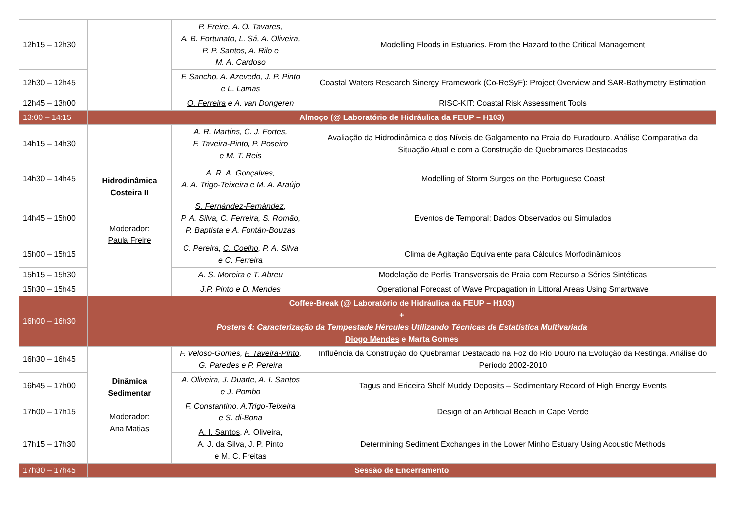| 12h15 – 12h30 | | P. Freire , A. O. Tavares, A. B. Fortunato, L. Sá, A. Oliveira, P. P. Santos, A. Rilo e M. A. Cardoso | Modelling Floods in Estuaries. From the Hazard to the Critical Management |
| 12h30 – 12h45 | | F. Sancho , A. Azevedo, J. P. Pinto e L. Lamas | Coastal Waters Research Sinergy Framework (Co-ReSyF): Project Overview and SAR-Bathymetry Estimation |
| 12h45 – 13h00 | | O. Ferreira e A. van Dongeren | RISC-KIT: Coastal Risk Assessment Tools |
| 13:00 – 14:15 | Almoço (@ Laboratório de Hidráulica da FEUP – H103) | | |
| 14h15 – 14h30 | Hidrodinâmica Costeira II Moderador: Paula Freire | A. R. Martins , C. J. Fortes, F. Taveira-Pinto, P. Poseiro e M. T. Reis | Avaliação da Hidrodinâmica e dos Níveis de Galgamento na Praia do Furadouro. Análise Comparativa da Situação Atual e com a Construção de Quebramares Destacados |
| 14h30 – 14h45 | | A. R. A. Gonçalves , A. A. Trigo-Teixeira e M. A. Araújo | Modelling of Storm Surges on the Portuguese Coast |
| 14h45 – 15h00 | | S. Fernández-Fernández , P. A. Silva, C. Ferreira, S. Romão, P. Baptista e A. Fontán-Bouzas | Eventos de Temporal: Dados Observados ou Simulados |
| 15h00 – 15h15 | | C. Pereira, C. Coelho , P. A. Silva e C. Ferreira | Clima de Agitação Equivalente para Cálculos Morfodinâmicos |
| 15h15 – 15h30 | | A. S. Moreira e T. Abreu | Modelação de Perfis Transversais de Praia com Recurso a Séries Sintéticas |
| 15h30 – 15h45 | | J.P. Pinto e D. Mendes | Operational Forecast of Wave Propagation in Littoral Areas Using Smartwave |
| 16h00 – 16h30 | Coffee-Break (@ Laboratório de Hidráulica da FEUP – H103) + Posters 4: Caracterização da Tempestade Hércules Utilizando Técnicas de Estatística Multivariada Diogo Mendes e Marta Gomes | | |
| 16h30 – 16h45 | Dinâmica Sedimentar Moderador: Ana Matias | F. Veloso-Gomes, F. Taveira-Pinto , G. Paredes e P. Pereira | Influência da Construção do Quebramar Destacado na Foz do Rio Douro na Evolução da Restinga. Análise do Período 2002-2010 |
| 16h45 – 17h00 | | A. Oliveira, J. Duarte, A. I. Santos e J. Pombo | Tagus and Ericeira Shelf Muddy Deposits – Sedimentary Record of High Energy Events |
| 17h00 – 17h15 | | F. Constantino, A.Trigo-Teixeira e S. di-Bona | Design of an Artificial Beach in Cape Verde |
| 17h15 – 17h30 | | A. I. Santos , A. Oliveira, A. J. da Silva, J. P. Pinto e M. C. Freitas | Determining Sediment Exchanges in the Lower Minho Estuary Using Acoustic Methods |
| 17h30 – 17h45 | Sessão de Encerramento | | |